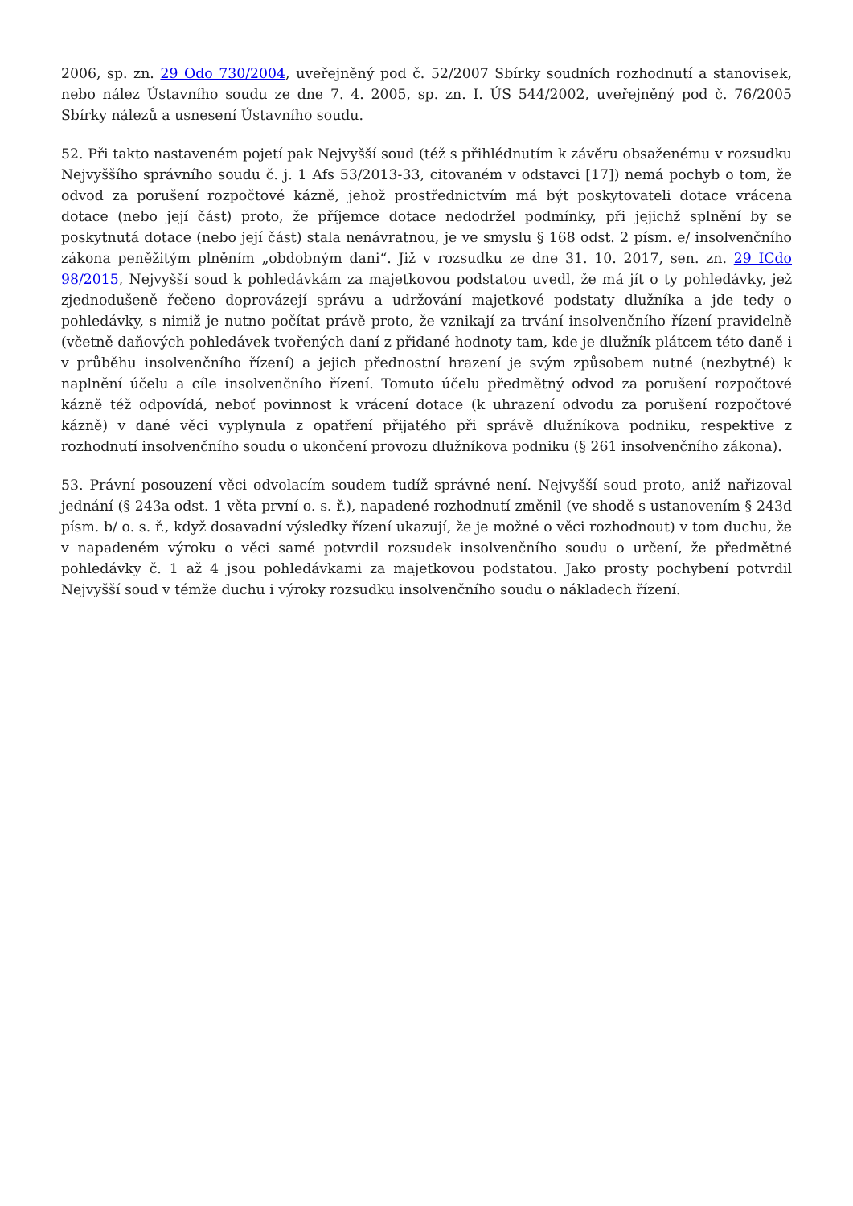2006, sp. zn. 29 Odo 730/2004, uveřejněný pod č. 52/2007 Sbírky soudních rozhodnutí a stanovisek, nebo nález Ústavního soudu ze dne 7. 4. 2005, sp. zn. I. ÚS 544/2002, uveřejněný pod č. 76/2005 Sbírky nálezů a usnesení Ústavního soudu.
52. Při takto nastaveném pojetí pak Nejvyšší soud (též s přihlédnutím k závěru obsaženému v rozsudku Nejvyššího správního soudu č. j. 1 Afs 53/2013-33, citovaném v odstavci [17]) nemá pochyb o tom, že odvod za porušení rozpočtové kázně, jehož prostřednictvím má být poskytovateli dotace vrácena dotace (nebo její část) proto, že příjemce dotace nedodržel podmínky, při jejichž splnění by se poskytnutá dotace (nebo její část) stala nenávratnou, je ve smyslu § 168 odst. 2 písm. e/ insolvenčního zákona peněžitým plněním „obdobným dani“. Již v rozsudku ze dne 31. 10. 2017, sen. zn. 29 ICdo 98/2015, Nejvyšší soud k pohledávkám za majetkovou podstatou uvedl, že má jít o ty pohledávky, jež zjednodušeně řečeno doprovázejí správu a udržování majetkové podstaty dlužníka a jde tedy o pohledávky, s nimiž je nutno počítat právě proto, že vznikají za trvání insolvenčního řízení pravidelně (včetně daňových pohledávek tvořených daní z přidané hodnoty tam, kde je dlužník plátcem této daně i v průběhu insolvenčního řízení) a jejich přednostní hrazení je svým způsobem nutné (nezbytné) k naplnění účelu a cíle insolvenčního řízení. Tomuto účelu předmětný odvod za porušení rozpočtové kázně též odpovídá, neboť povinnost k vrácení dotace (k uhrazení odvodu za porušení rozpočtové kázně) v dané věci vyplynula z opatření přijatého při správě dlužníkova podniku, respektive z rozhodnutí insolvenčního soudu o ukončení provozu dlužníkova podniku (§ 261 insolvenčního zákona).
53. Právní posouzení věci odvolacím soudem tudíž správné není. Nejvyšší soud proto, aniž nařizoval jednání (§ 243a odst. 1 věta první o. s. ř.), napadené rozhodnutí změnil (ve shodě s ustanovením § 243d písm. b/ o. s. ř., když dosavadní výsledky řízení ukazují, že je možné o věci rozhodnout) v tom duchu, že v napadeném výroku o věci samé potvrdil rozsudek insolvenčního soudu o určení, že předmětné pohledávky č. 1 až 4 jsou pohledávkami za majetkovou podstatou. Jako prosty pochybení potvrdil Nejvyšší soud v témže duchu i výroky rozsudku insolvenčního soudu o nákladech řízení.